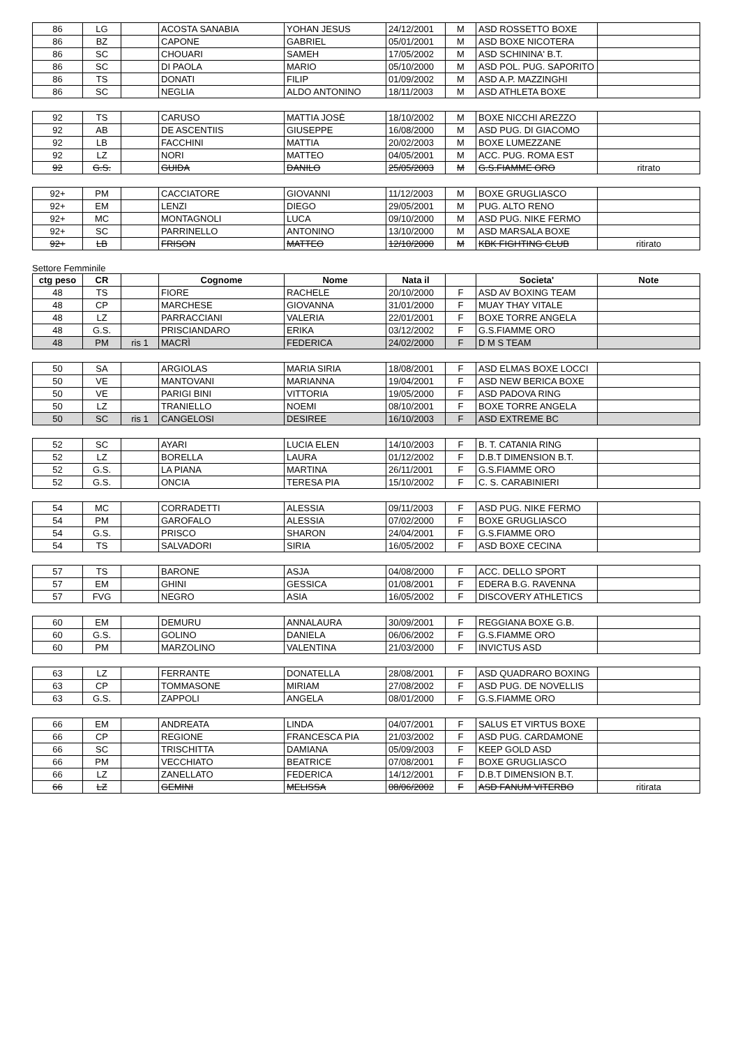| 86 | LG | | ACOSTA SANABIA | YOHAN JESUS | 24/12/2001 | M | ASD ROSSETTO BOXE | |
| 86 | BZ | | CAPONE | GABRIEL | 05/01/2001 | M | ASD BOXE NICOTERA | |
| 86 | SC | | CHOUARI | SAMEH | 17/05/2002 | M | ASD SCHININA' B.T. | |
| 86 | SC | | DI PAOLA | MARIO | 05/10/2000 | M | ASD POL. PUG. SAPORITO | |
| 86 | TS | | DONATI | FILIP | 01/09/2002 | M | ASD A.P. MAZZINGHI | |
| 86 | SC | | NEGLIA | ALDO ANTONINO | 18/11/2003 | M | ASD ATHLETA BOXE | |
| 92 | TS | | CARUSO | MATTIA JOSÈ | 18/10/2002 | M | BOXE NICCHI AREZZO | |
| 92 | AB | | DE ASCENTIIS | GIUSEPPE | 16/08/2000 | M | ASD PUG. DI GIACOMO | |
| 92 | LB | | FACCHINI | MATTIA | 20/02/2003 | M | BOXE LUMEZZANE | |
| 92 | LZ | | NORI | MATTEO | 04/05/2001 | M | ACC. PUG. ROMA EST | |
| 92 | G.S. | | GUIDA | DANILO | 25/05/2003 | M | G.S.FIAMME ORO | ritrato |
| 92+ | PM | | CACCIATORE | GIOVANNI | 11/12/2003 | M | BOXE GRUGLIASCO | |
| 92+ | EM | | LENZI | DIEGO | 29/05/2001 | M | PUG. ALTO RENO | |
| 92+ | MC | | MONTAGNOLI | LUCA | 09/10/2000 | M | ASD PUG. NIKE FERMO | |
| 92+ | SC | | PARRINELLO | ANTONINO | 13/10/2000 | M | ASD MARSALA BOXE | |
| 92+ | LB | | FRISON | MATTEO | 12/10/2000 | M | KBK FIGHTING CLUB | ritirato |
Settore Femminile
| ctg peso | CR | | Cognome | Nome | Nata il | | Societa' | Note |
| --- | --- | --- | --- | --- | --- | --- | --- | --- |
| 48 | TS | | FIORE | RACHELE | 20/10/2000 | F | ASD AV BOXING TEAM | |
| 48 | CP | | MARCHESE | GIOVANNA | 31/01/2000 | F | MUAY THAY VITALE | |
| 48 | LZ | | PARRACCIANI | VALERIA | 22/01/2001 | F | BOXE TORRE ANGELA | |
| 48 | G.S. | | PRISCIANDARO | ERIKA | 03/12/2002 | F | G.S.FIAMME ORO | |
| 48 | PM | ris 1 | MACRÌ | FEDERICA | 24/02/2000 | F | D M S TEAM | |
| 50 | SA | | ARGIOLAS | MARIA SIRIA | 18/08/2001 | F | ASD ELMAS BOXE LOCCI | |
| 50 | VE | | MANTOVANI | MARIANNA | 19/04/2001 | F | ASD NEW BERICA BOXE | |
| 50 | VE | | PARIGI BINI | VITTORIA | 19/05/2000 | F | ASD PADOVA RING | |
| 50 | LZ | | TRANIELLO | NOEMI | 08/10/2001 | F | BOXE TORRE ANGELA | |
| 50 | SC | ris 1 | CANGELOSI | DESIREE | 16/10/2003 | F | ASD EXTREME BC | |
| 52 | SC | | AYARI | LUCIA ELEN | 14/10/2003 | F | B. T. CATANIA RING | |
| 52 | LZ | | BORELLA | LAURA | 01/12/2002 | F | D.B.T DIMENSION B.T. | |
| 52 | G.S. | | LA PIANA | MARTINA | 26/11/2001 | F | G.S.FIAMME ORO | |
| 52 | G.S. | | ONCIA | TERESA PIA | 15/10/2002 | F | C. S. CARABINIERI | |
| 54 | MC | | CORRADETTI | ALESSIA | 09/11/2003 | F | ASD PUG. NIKE FERMO | |
| 54 | PM | | GAROFALO | ALESSIA | 07/02/2000 | F | BOXE GRUGLIASCO | |
| 54 | G.S. | | PRISCO | SHARON | 24/04/2001 | F | G.S.FIAMME ORO | |
| 54 | TS | | SALVADORI | SIRIA | 16/05/2002 | F | ASD BOXE CECINA | |
| 57 | TS | | BARONE | ASJA | 04/08/2000 | F | ACC. DELLO SPORT | |
| 57 | EM | | GHINI | GESSICA | 01/08/2001 | F | EDERA B.G. RAVENNA | |
| 57 | FVG | | NEGRO | ASIA | 16/05/2002 | F | DISCOVERY ATHLETICS | |
| 60 | EM | | DEMURU | ANNALAURA | 30/09/2001 | F | REGGIANA BOXE G.B. | |
| 60 | G.S. | | GOLINO | DANIELA | 06/06/2002 | F | G.S.FIAMME ORO | |
| 60 | PM | | MARZOLINO | VALENTINA | 21/03/2000 | F | INVICTUS ASD | |
| 63 | LZ | | FERRANTE | DONATELLA | 28/08/2001 | F | ASD QUADRARO BOXING | |
| 63 | CP | | TOMMASONE | MIRIAM | 27/08/2002 | F | ASD PUG. DE NOVELLIS | |
| 63 | G.S. | | ZAPPOLI | ANGELA | 08/01/2000 | F | G.S.FIAMME ORO | |
| 66 | EM | | ANDREATA | LINDA | 04/07/2001 | F | SALUS ET VIRTUS BOXE | |
| 66 | CP | | REGIONE | FRANCESCA PIA | 21/03/2002 | F | ASD PUG. CARDAMONE | |
| 66 | SC | | TRISCHITTA | DAMIANA | 05/09/2003 | F | KEEP GOLD ASD | |
| 66 | PM | | VECCHIATO | BEATRICE | 07/08/2001 | F | BOXE GRUGLIASCO | |
| 66 | LZ | | ZANELLATO | FEDERICA | 14/12/2001 | F | D.B.T DIMENSION B.T. | |
| 66 | LZ | | GEMINI | MELISSA | 08/06/2002 | F | ASD FANUM VITERBO | ritirata |